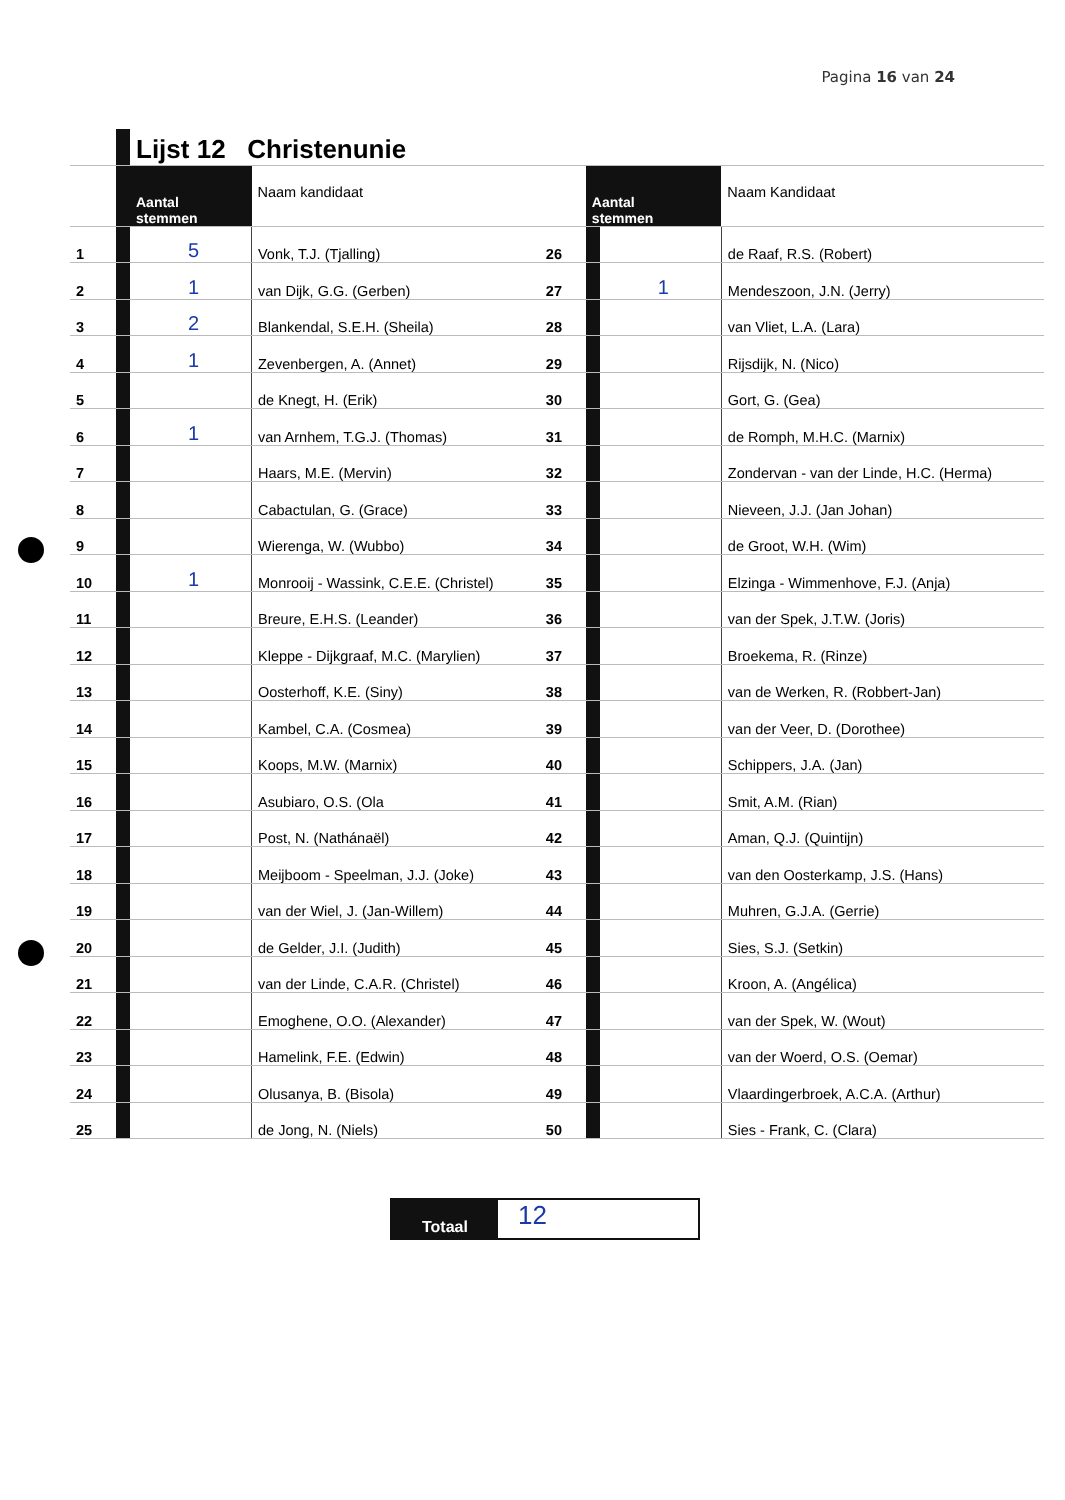Pagina 16 van 24
| | | Lijst 12 Christenunie | | | | | |
| | | Aantal stemmen | Naam kandidaat | | Aantal stemmen | | Naam Kandidaat |
| 1 | | 5 | Vonk, T.J. (Tjalling) | 26 | | | de Raaf, R.S. (Robert) |
| 2 | | 1 | van Dijk, G.G. (Gerben) | 27 | | 1 | Mendeszoon, J.N. (Jerry) |
| 3 | | 2 | Blankendal, S.E.H. (Sheila) | 28 | | | van Vliet, L.A. (Lara) |
| 4 | | 1 | Zevenbergen, A. (Annet) | 29 | | | Rijsdijk, N. (Nico) |
| 5 | | | de Knegt, H. (Erik) | 30 | | | Gort, G. (Gea) |
| 6 | | 1 | van Arnhem, T.G.J. (Thomas) | 31 | | | de Romph, M.H.C. (Marnix) |
| 7 | | | Haars, M.E. (Mervin) | 32 | | | Zondervan - van der Linde, H.C. (Herma) |
| 8 | | | Cabactulan, G. (Grace) | 33 | | | Nieveen, J.J. (Jan Johan) |
| 9 | | | Wierenga, W. (Wubbo) | 34 | | | de Groot, W.H. (Wim) |
| 10 | | 1 | Monrooij - Wassink, C.E.E. (Christel) | 35 | | | Elzinga - Wimmenhove, F.J. (Anja) |
| 11 | | | Breure, E.H.S. (Leander) | 36 | | | van der Spek, J.T.W. (Joris) |
| 12 | | | Kleppe - Dijkgraaf, M.C. (Marylien) | 37 | | | Broekema, R. (Rinze) |
| 13 | | | Oosterhoff, K.E. (Siny) | 38 | | | van de Werken, R. (Robbert-Jan) |
| 14 | | | Kambel, C.A. (Cosmea) | 39 | | | van der Veer, D. (Dorothee) |
| 15 | | | Koops, M.W. (Marnix) | 40 | | | Schippers, J.A. (Jan) |
| 16 | | | Asubiaro, O.S. (Ola | 41 | | | Smit, A.M. (Rian) |
| 17 | | | Post, N. (Nathánaël) | 42 | | | Aman, Q.J. (Quintijn) |
| 18 | | | Meijboom - Speelman, J.J. (Joke) | 43 | | | van den Oosterkamp, J.S. (Hans) |
| 19 | | | van der Wiel, J. (Jan-Willem) | 44 | | | Muhren, G.J.A. (Gerrie) |
| 20 | | | de Gelder, J.I. (Judith) | 45 | | | Sies, S.J. (Setkin) |
| 21 | | | van der Linde, C.A.R. (Christel) | 46 | | | Kroon, A. (Angélica) |
| 22 | | | Emoghene, O.O. (Alexander) | 47 | | | van der Spek, W. (Wout) |
| 23 | | | Hamelink, F.E. (Edwin) | 48 | | | van der Woerd, O.S. (Oemar) |
| 24 | | | Olusanya, B. (Bisola) | 49 | | | Vlaardingerbroek, A.C.A. (Arthur) |
| 25 | | | de Jong, N. (Niels) | 50 | | | Sies - Frank, C. (Clara) |
Totaal
12